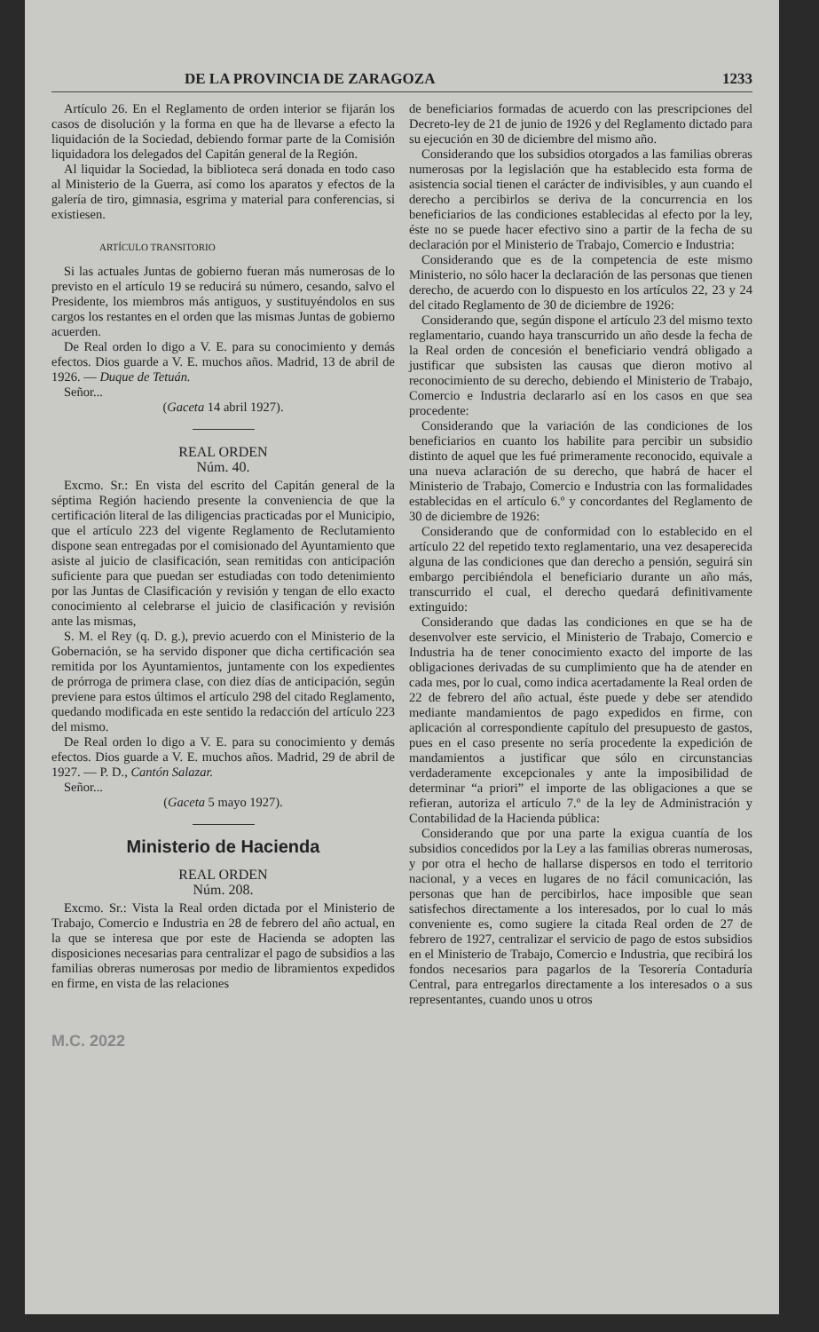DE LA PROVINCIA DE ZARAGOZA 1233
Artículo 26. En el Reglamento de orden interior se fijarán los casos de disolución y la forma en que ha de llevarse a efecto la liquidación de la Sociedad, debiendo formar parte de la Comisión liquidadora los delegados del Capitán general de la Región.
Al liquidar la Sociedad, la biblioteca será donada en todo caso al Ministerio de la Guerra, así como los aparatos y efectos de la galería de tiro, gimnasia, esgrima y material para conferencias, si existiesen.
ARTÍCULO TRANSITORIO
Si las actuales Juntas de gobierno fueran más numerosas de lo previsto en el artículo 19 se reducirá su número, cesando, salvo el Presidente, los miembros más antiguos, y sustituyéndolos en sus cargos los restantes en el orden que las mismas Juntas de gobierno acuerden.
De Real orden lo digo a V. E. para su conocimiento y demás efectos. Dios guarde a V. E. muchos años. Madrid, 13 de abril de 1926. — Duque de Tetuán.
Señor...
(Gaceta 14 abril 1927).
REAL ORDEN
Núm. 40.
Excmo. Sr.: En vista del escrito del Capitán general de la séptima Región haciendo presente la conveniencia de que la certificación literal de las diligencias practicadas por el Municipio, que el artículo 223 del vigente Reglamento de Reclutamiento dispone sean entregadas por el comisionado del Ayuntamiento que asiste al juicio de clasificación, sean remitidas con anticipación suficiente para que puedan ser estudiadas con todo detenimiento por las Juntas de Clasificación y revisión y tengan de ello exacto conocimiento al celebrarse el juicio de clasificación y revisión ante las mismas,
S. M. el Rey (q. D. g.), previo acuerdo con el Ministerio de la Gobernación, se ha servido disponer que dicha certificación sea remitida por los Ayuntamientos, juntamente con los expedientes de prórroga de primera clase, con diez días de anticipación, según previene para estos últimos el artículo 298 del citado Reglamento, quedando modificada en este sentido la redacción del artículo 223 del mismo.
De Real orden lo digo a V. E. para su conocimiento y demás efectos. Dios guarde a V. E. muchos años. Madrid, 29 de abril de 1927. — P. D., Cantón Salazar.
Señor...
(Gaceta 5 mayo 1927).
Ministerio de Hacienda
REAL ORDEN
Núm. 208.
Excmo. Sr.: Vista la Real orden dictada por el Ministerio de Trabajo, Comercio e Industria en 28 de febrero del año actual, en la que se interesa que por este de Hacienda se adopten las disposiciones necesarias para centralizar el pago de subsidios a las familias obreras numerosas por medio de libramientos expedidos en firme, en vista de las relaciones
de beneficiarios formadas de acuerdo con las prescripciones del Decreto-ley de 21 de junio de 1926 y del Reglamento dictado para su ejecución en 30 de diciembre del mismo año.
Considerando que los subsidios otorgados a las familias obreras numerosas por la legislación que ha establecido esta forma de asistencia social tienen el carácter de indivisibles, y aun cuando el derecho a percibirlos se deriva de la concurrencia en los beneficiarios de las condiciones establecidas al efecto por la ley, éste no se puede hacer efectivo sino a partir de la fecha de su declaración por el Ministerio de Trabajo, Comercio e Industria:
Considerando que es de la competencia de este mismo Ministerio, no sólo hacer la declaración de las personas que tienen derecho, de acuerdo con lo dispuesto en los artículos 22, 23 y 24 del citado Reglamento de 30 de diciembre de 1926:
Considerando que, según dispone el artículo 23 del mismo texto reglamentario, cuando haya transcurrido un año desde la fecha de la Real orden de concesión el beneficiario vendrá obligado a justificar que subsisten las causas que dieron motivo al reconocimiento de su derecho, debiendo el Ministerio de Trabajo, Comercio e Industria declararlo así en los casos en que sea procedente:
Considerando que la variación de las condiciones de los beneficiarios en cuanto los habilite para percibir un subsidio distinto de aquel que les fué primeramente reconocido, equivale a una nueva aclaración de su derecho, que habrá de hacer el Ministerio de Trabajo, Comercio e Industria con las formalidades establecidas en el artículo 6.º y concordantes del Reglamento de 30 de diciembre de 1926:
Considerando que de conformidad con lo establecido en el artículo 22 del repetido texto reglamentario, una vez desaperecida alguna de las condiciones que dan derecho a pensión, seguirá sin embargo percibiéndola el beneficiario durante un año más, transcurrido el cual, el derecho quedará definitivamente extinguido:
Considerando que dadas las condiciones en que se ha de desenvolver este servicio, el Ministerio de Trabajo, Comercio e Industria ha de tener conocimiento exacto del importe de las obligaciones derivadas de su cumplimiento que ha de atender en cada mes, por lo cual, como indica acertadamente la Real orden de 22 de febrero del año actual, éste puede y debe ser atendido mediante mandamientos de pago expedidos en firme, con aplicación al correspondiente capítulo del presupuesto de gastos, pues en el caso presente no sería procedente la expedición de mandamientos a justificar que sólo en circunstancias verdaderamente excepcionales y ante la imposibilidad de determinar “a priori” el importe de las obligaciones a que se refieran, autoriza el artículo 7.º de la ley de Administración y Contabilidad de la Hacienda pública:
Considerando que por una parte la exigua cuantía de los subsidios concedidos por la Ley a las familias obreras numerosas, y por otra el hecho de hallarse dispersos en todo el territorio nacional, y a veces en lugares de no fácil comunicación, las personas que han de percibirlos, hace imposible que sean satisfechos directamente a los interesados, por lo cual lo más conveniente es, como sugiere la citada Real orden de 27 de febrero de 1927, centralizar el servicio de pago de estos subsidios en el Ministerio de Trabajo, Comercio e Industria, que recibirá los fondos necesarios para pagarlos de la Tesorería Contaduría Central, para entregarlos directamente a los interesados o a sus representantes, cuando unos u otros
M.C. 2022